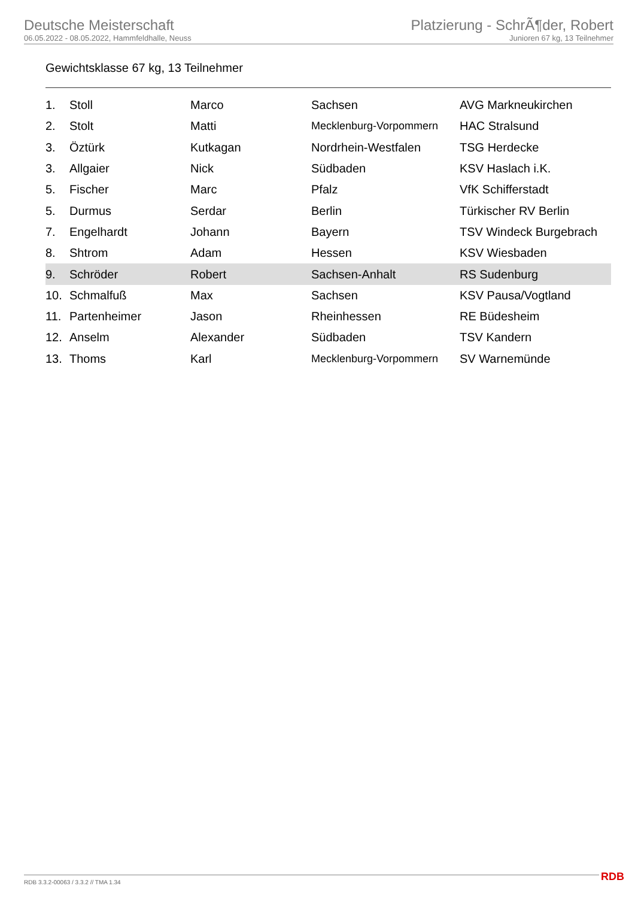Deutsche Meisterschaft
06.05.2022 - 08.05.2022, Hammfeldhalle, Neuss
Platzierung - SchrÃ¶der, Robert
Junioren 67 kg, 13 Teilnehmer
Gewichtsklasse 67 kg, 13 Teilnehmer
| 1. | Stoll | Marco | Sachsen | AVG Markneukirchen |
| 2. | Stolt | Matti | Mecklenburg-Vorpommern | HAC Stralsund |
| 3. | Öztürk | Kutkagan | Nordrhein-Westfalen | TSG Herdecke |
| 3. | Allgaier | Nick | Südbaden | KSV Haslach i.K. |
| 5. | Fischer | Marc | Pfalz | VfK Schifferstadt |
| 5. | Durmus | Serdar | Berlin | Türkischer RV Berlin |
| 7. | Engelhardt | Johann | Bayern | TSV Windeck Burgebrach |
| 8. | Shtrom | Adam | Hessen | KSV Wiesbaden |
| 9. | Schröder | Robert | Sachsen-Anhalt | RS Sudenburg |
| 10. | Schmalfuß | Max | Sachsen | KSV Pausa/Vogtland |
| 11. | Partenheimer | Jason | Rheinhessen | RE Büdesheim |
| 12. | Anselm | Alexander | Südbaden | TSV Kandern |
| 13. | Thoms | Karl | Mecklenburg-Vorpommern | SV Warnemünde |
RDB 3.3.2-00063 / 3.3.2 // TMA 1.34
RDB